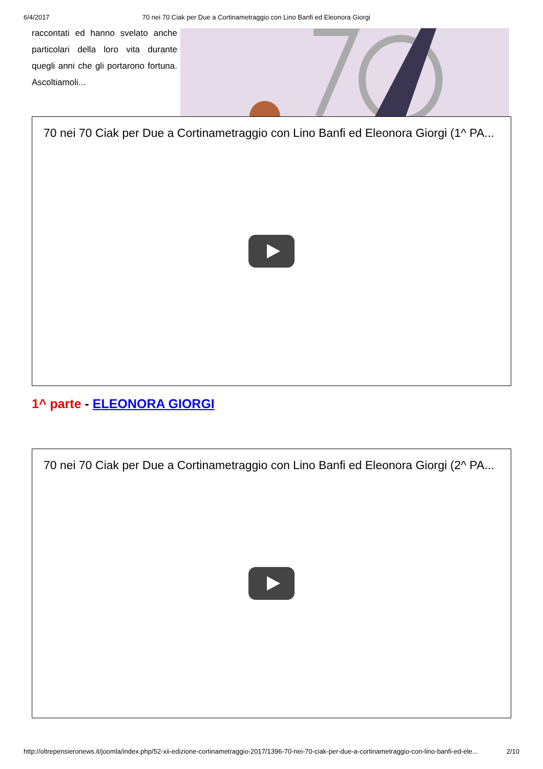6/4/2017 70 nei 70 Ciak per Due a Cortinametraggio con Lino Banfi ed Eleonora Giorgi
raccontati ed hanno svelato anche particolari della loro vita durante quegli anni che gli portarono fortuna. Ascoltiamoli...
70 nei 70 Ciak per Due a Cortinametraggio con Lino Banfi ed Eleonora Giorgi (1^ PA...
1^ parte - ELEONORA GIORGI
70 nei 70 Ciak per Due a Cortinametraggio con Lino Banfi ed Eleonora Giorgi (2^ PA...
http://oltrepensieronews.it/joomla/index.php/52-xii-edizione-cortinametraggio-2017/1396-70-nei-70-ciak-per-due-a-cortinametraggio-con-lino-banfi-ed-ele... 2/10